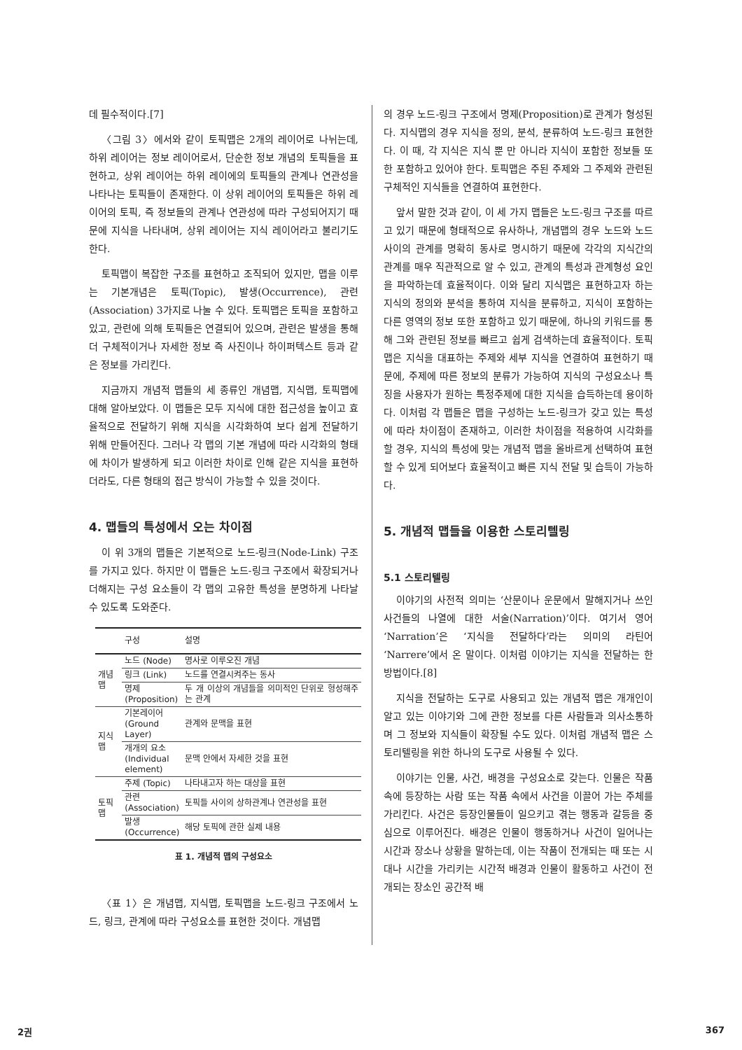데 필수적이다.[7]
〈그림 3〉에서와 같이 토픽맵은 2개의 레이어로 나뉘는데, 하위 레이어는 정보 레이어로서, 단순한 정보 개념의 토픽들을 표현하고, 상위 레이어는 하위 레이에의 토픽들의 관계나 연관성을 나타나는 토픽들이 존재한다. 이 상위 레이어의 토픽들은 하위 레이어의 토픽, 즉 정보들의 관계나 연관성에 따라 구성되어지기 때문에 지식을 나타내며, 상위 레이어는 지식 레이어라고 불리기도 한다.
토픽맵이 복잡한 구조를 표현하고 조직되어 있지만, 맵을 이루는 기본개념은 토픽(Topic), 발생(Occurrence), 관련(Association) 3가지로 나눌 수 있다. 토픽맵은 토픽을 포함하고 있고, 관련에 의해 토픽들은 연결되어 있으며, 관련은 발생을 통해 더 구체적이거나 자세한 정보 즉 사진이나 하이퍼텍스트 등과 같은 정보를 가리킨다.
지금까지 개념적 맵들의 세 종류인 개념맵, 지식맵, 토픽맵에 대해 알아보았다. 이 맵들은 모두 지식에 대한 접근성을 높이고 효율적으로 전달하기 위해 지식을 시각화하여 보다 쉽게 전달하기 위해 만들어진다. 그러나 각 맵의 기본 개념에 따라 시각화의 형태에 차이가 발생하게 되고 이러한 차이로 인해 같은 지식을 표현하더라도, 다른 형태의 접근 방식이 가능할 수 있을 것이다.
4. 맵들의 특성에서 오는 차이점
이 위 3개의 맵들은 기본적으로 노드-링크(Node-Link) 구조를 가지고 있다. 하지만 이 맵들은 노드-링크 구조에서 확장되거나 더해지는 구성 요소들이 각 맵의 고유한 특성을 분명하게 나타날 수 있도록 도와준다.
| | 구성 | 설명 |
| --- | --- | --- |
| 개념맵 | 노드 (Node) | 명사로 이루오진 개념 |
| | 링크 (Link) | 노드를 연결시켜주는 동사 |
| | 명제 (Proposition) | 두 개 이상의 개념들을 의미적인 단위로 형성해주는 관계 |
| 지식맵 | 기본레이어 (Ground Layer) | 관계와 문맥을 표현 |
| | 개개의 요소 (Individual element) | 문맥 안에서 자세한 것을 표현 |
| 토픽맵 | 주제 (Topic) | 나타내고자 하는 대상을 표현 |
| | 관련 (Association) | 토픽들 사이의 상하관계나 연관성을 표현 |
| | 발생 (Occurrence) | 해당 토픽에 관한 실제 내용 |
표 1. 개념적 맵의 구성요소
〈표 1〉은 개념맵, 지식맵, 토픽맵을 노드-링크 구조에서 노드, 링크, 관계에 따라 구성요소를 표현한 것이다. 개념맵
의 경우 노드-링크 구조에서 명제(Proposition)로 관계가 형성된다. 지식맵의 경우 지식을 정의, 분석, 분류하여 노드-링크 표현한다. 이 때, 각 지식은 지식 뿐 만 아니라 지식이 포함한 정보들 또한 포함하고 있어야 한다. 토픽맵은 주된 주제와 그 주제와 관련된 구체적인 지식들을 연결하여 표현한다.
앞서 말한 것과 같이, 이 세 가지 맵들은 노드-링크 구조를 따르고 있기 때문에 형태적으로 유사하나, 개념맵의 경우 노드와 노드 사이의 관계를 명확히 동사로 명시하기 때문에 각각의 지식간의 관계를 매우 직관적으로 알 수 있고, 관계의 특성과 관계형성 요인을 파악하는데 효율적이다. 이와 달리 지식맵은 표현하고자 하는 지식의 정의와 분석을 통하여 지식을 분류하고, 지식이 포함하는 다른 영역의 정보 또한 포함하고 있기 때문에, 하나의 키워드를 통해 그와 관련된 정보를 빠르고 쉽게 검색하는데 효율적이다. 토픽맵은 지식을 대표하는 주제와 세부 지식을 연결하여 표현하기 때문에, 주제에 따른 정보의 분류가 가능하여 지식의 구성요소나 특징을 사용자가 원하는 특정주제에 대한 지식을 습득하는데 용이하다. 이처럼 각 맵들은 맵을 구성하는 노드-링크가 갖고 있는 특성에 따라 차이점이 존재하고, 이러한 차이점을 적용하여 시각화를 할 경우, 지식의 특성에 맞는 개념적 맵을 올바르게 선택하여 표현할 수 있게 되어보다 효율적이고 빠른 지식 전달 및 습득이 가능하다.
5. 개념적 맵들을 이용한 스토리텔링
5.1 스토리텔링
이야기의 사전적 의미는 ‘산문이나 운문에서 말해지거나 쓰인 사건들의 나열에 대한 서술(Narration)’이다. 여기서 영어 ‘Narration’은 ‘지식을 전달하다’라는 의미의 라틴어 ‘Narrere’에서 온 말이다. 이처럼 이야기는 지식을 전달하는 한 방법이다.[8]
지식을 전달하는 도구로 사용되고 있는 개념적 맵은 개개인이 알고 있는 이야기와 그에 관한 정보를 다른 사람들과 의사소통하며 그 정보와 지식들이 확장될 수도 있다. 이처럼 개념적 맵은 스토리텔링을 위한 하나의 도구로 사용될 수 있다.
이야기는 인물, 사건, 배경을 구성요소로 갖는다. 인물은 작품 속에 등장하는 사람 또는 작품 속에서 사건을 이끌어 가는 주체를 가리킨다. 사건은 등장인물들이 일으키고 겪는 행동과 갈등을 중심으로 이루어진다. 배경은 인물이 행동하거나 사건이 일어나는 시간과 장소나 상황을 말하는데, 이는 작품이 전개되는 때 또는 시대나 시간을 가리키는 시간적 배경과 인물이 활동하고 사건이 전개되는 장소인 공간적 배
2권 367